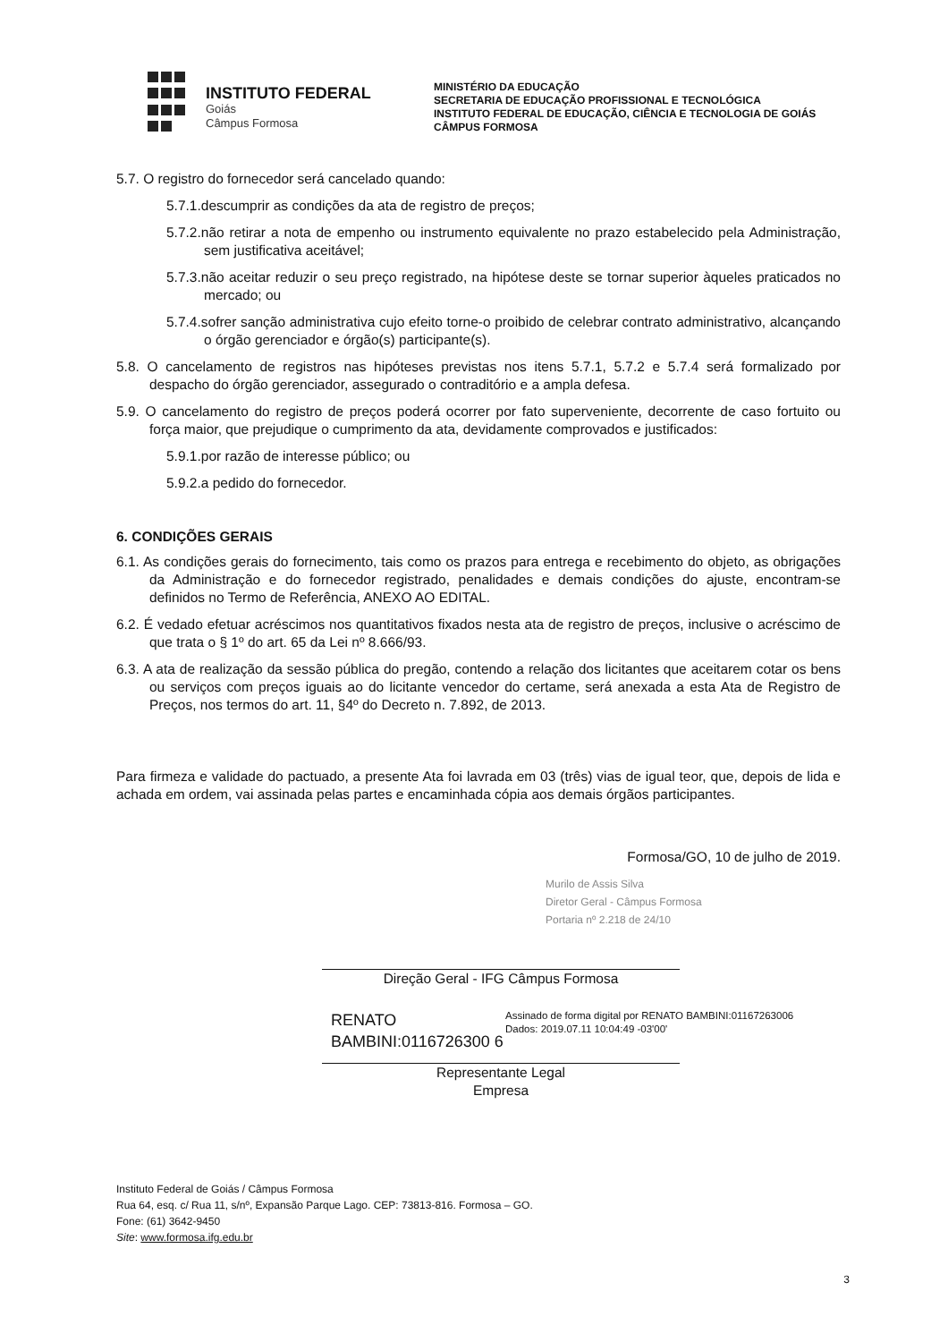INSTITUTO FEDERAL
Goiás
Câmpus Formosa
MINISTÉRIO DA EDUCAÇÃO
SECRETARIA DE EDUCAÇÃO PROFISSIONAL E TECNOLÓGICA
INSTITUTO FEDERAL DE EDUCAÇÃO, CIÊNCIA E TECNOLOGIA DE GOIÁS
CÂMPUS FORMOSA
5.7. O registro do fornecedor será cancelado quando:
5.7.1.descumprir as condições da ata de registro de preços;
5.7.2.não retirar a nota de empenho ou instrumento equivalente no prazo estabelecido pela Administração, sem justificativa aceitável;
5.7.3.não aceitar reduzir o seu preço registrado, na hipótese deste se tornar superior àqueles praticados no mercado; ou
5.7.4.sofrer sanção administrativa cujo efeito torne-o proibido de celebrar contrato administrativo, alcançando o órgão gerenciador e órgão(s) participante(s).
5.8. O cancelamento de registros nas hipóteses previstas nos itens 5.7.1, 5.7.2 e 5.7.4 será formalizado por despacho do órgão gerenciador, assegurado o contraditório e a ampla defesa.
5.9. O cancelamento do registro de preços poderá ocorrer por fato superveniente, decorrente de caso fortuito ou força maior, que prejudique o cumprimento da ata, devidamente comprovados e justificados:
5.9.1.por razão de interesse público; ou
5.9.2.a pedido do fornecedor.
6. CONDIÇÕES GERAIS
6.1. As condições gerais do fornecimento, tais como os prazos para entrega e recebimento do objeto, as obrigações da Administração e do fornecedor registrado, penalidades e demais condições do ajuste, encontram-se definidos no Termo de Referência, ANEXO AO EDITAL.
6.2. É vedado efetuar acréscimos nos quantitativos fixados nesta ata de registro de preços, inclusive o acréscimo de que trata o § 1º do art. 65 da Lei nº 8.666/93.
6.3. A ata de realização da sessão pública do pregão, contendo a relação dos licitantes que aceitarem cotar os bens ou serviços com preços iguais ao do licitante vencedor do certame, será anexada a esta Ata de Registro de Preços, nos termos do art. 11, §4º do Decreto n. 7.892, de 2013.
Para firmeza e validade do pactuado, a presente Ata foi lavrada em 03 (três) vias de igual teor, que, depois de lida e achada em ordem, vai assinada pelas partes e encaminhada cópia aos demais órgãos participantes.
Formosa/GO, 10 de julho de 2019.
Murilo de Assis Silva
Diretor Geral - Câmpus Formosa
Portaria nº 2.218 de 24/10
Direção Geral - IFG Câmpus Formosa
RENATO BAMBINI:0116726300 6
Assinado de forma digital por RENATO BAMBINI:01167263006
Dados: 2019.07.11 10:04:49 -03'00'
Representante Legal
Empresa
Instituto Federal de Goiás / Câmpus Formosa
Rua 64, esq. c/ Rua 11, s/nº, Expansão Parque Lago. CEP: 73813-816. Formosa – GO.
Fone: (61) 3642-9450
Site: www.formosa.ifg.edu.br
3